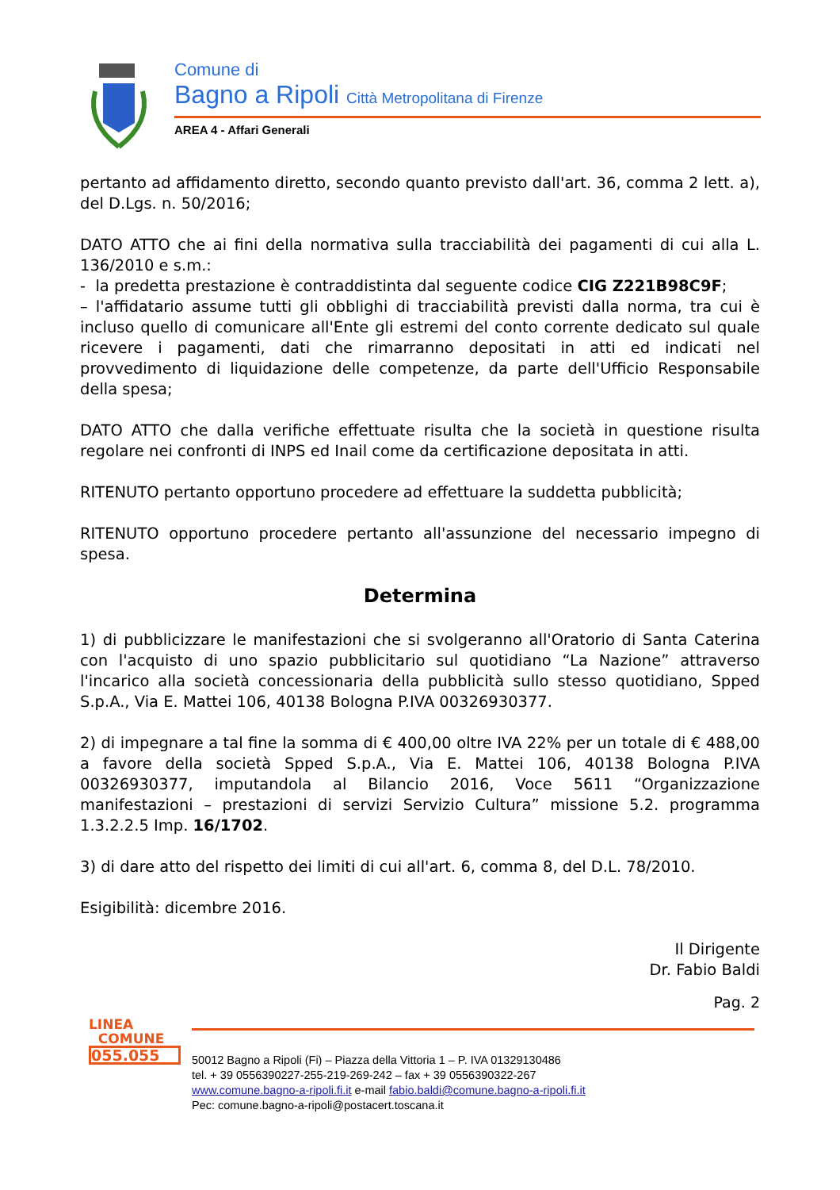Comune di
Bagno a Ripoli Città Metropolitana di Firenze
AREA 4 - Affari Generali
pertanto ad affidamento diretto, secondo quanto previsto dall'art. 36, comma 2 lett. a), del D.Lgs. n. 50/2016;
DATO ATTO che ai fini della normativa sulla tracciabilità dei pagamenti di cui alla L. 136/2010 e s.m.:
- la predetta prestazione è contraddistinta dal seguente codice CIG Z221B98C9F;
– l'affidatario assume tutti gli obblighi di tracciabilità previsti dalla norma, tra cui è incluso quello di comunicare all'Ente gli estremi del conto corrente dedicato sul quale ricevere i pagamenti, dati che rimarranno depositati in atti ed indicati nel provvedimento di liquidazione delle competenze, da parte dell'Ufficio Responsabile della spesa;
DATO ATTO che dalla verifiche effettuate risulta che la società in questione risulta regolare nei confronti di INPS ed Inail come da certificazione depositata in atti.
RITENUTO pertanto opportuno procedere ad effettuare la suddetta pubblicità;
RITENUTO opportuno procedere pertanto all'assunzione del necessario impegno di spesa.
Determina
1) di pubblicizzare le manifestazioni che si svolgeranno all'Oratorio di Santa Caterina con l'acquisto di uno spazio pubblicitario sul quotidiano “La Nazione” attraverso l'incarico alla società concessionaria della pubblicità sullo stesso quotidiano, Spped S.p.A., Via E. Mattei 106, 40138 Bologna P.IVA 00326930377.
2) di impegnare a tal fine la somma di € 400,00 oltre IVA 22% per un totale di € 488,00 a favore della società Spped S.p.A., Via E. Mattei 106, 40138 Bologna P.IVA 00326930377, imputandola al Bilancio 2016, Voce 5611 “Organizzazione manifestazioni – prestazioni di servizi Servizio Cultura” missione 5.2. programma 1.3.2.2.5 Imp. 16/1702.
3) di dare atto del rispetto dei limiti di cui all'art. 6, comma 8, del D.L. 78/2010.
Esigibilità: dicembre 2016.
Il Dirigente
Dr. Fabio Baldi
Pag. 2
LINEA
COMUNE
055.055
50012 Bagno a Ripoli (Fi) – Piazza della Vittoria 1 – P. IVA 01329130486
tel. + 39 0556390227-255-219-269-242 – fax + 39 0556390322-267
www.comune.bagno-a-ripoli.fi.it e-mail fabio.baldi@comune.bagno-a-ripoli.fi.it
Pec: comune.bagno-a-ripoli@postacert.toscana.it